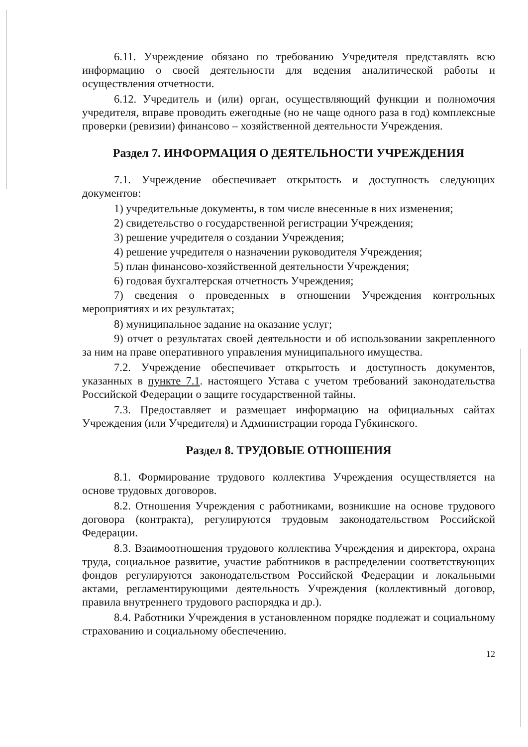6.11. Учреждение обязано по требованию Учредителя представлять всю информацию о своей деятельности для ведения аналитической работы и осуществления отчетности.
6.12. Учредитель и (или) орган, осуществляющий функции и полномочия учредителя, вправе проводить ежегодные (но не чаще одного раза в год) комплексные проверки (ревизии) финансово – хозяйственной деятельности Учреждения.
Раздел 7. ИНФОРМАЦИЯ О ДЕЯТЕЛЬНОСТИ УЧРЕЖДЕНИЯ
7.1. Учреждение обеспечивает открытость и доступность следующих документов:
1) учредительные документы, в том числе внесенные в них изменения;
2) свидетельство о государственной регистрации Учреждения;
3) решение учредителя о создании Учреждения;
4) решение учредителя о назначении руководителя Учреждения;
5) план финансово-хозяйственной деятельности Учреждения;
6) годовая бухгалтерская отчетность Учреждения;
7) сведения о проведенных в отношении Учреждения контрольных мероприятиях и их результатах;
8) муниципальное задание на оказание услуг;
9) отчет о результатах своей деятельности и об использовании закрепленного за ним на праве оперативного управления муниципального имущества.
7.2. Учреждение обеспечивает открытость и доступность документов, указанных в пункте 7.1. настоящего Устава с учетом требований законодательства Российской Федерации о защите государственной тайны.
7.3. Предоставляет и размещает информацию на официальных сайтах Учреждения (или Учредителя) и Администрации города Губкинского.
Раздел 8. ТРУДОВЫЕ ОТНОШЕНИЯ
8.1. Формирование трудового коллектива Учреждения осуществляется на основе трудовых договоров.
8.2. Отношения Учреждения с работниками, возникшие на основе трудового договора (контракта), регулируются трудовым законодательством Российской Федерации.
8.3. Взаимоотношения трудового коллектива Учреждения и директора, охрана труда, социальное развитие, участие работников в распределении соответствующих фондов регулируются законодательством Российской Федерации и локальными актами, регламентирующими деятельность Учреждения (коллективный договор, правила внутреннего трудового распорядка и др.).
8.4. Работники Учреждения в установленном порядке подлежат и социальному страхованию и социальному обеспечению.
12